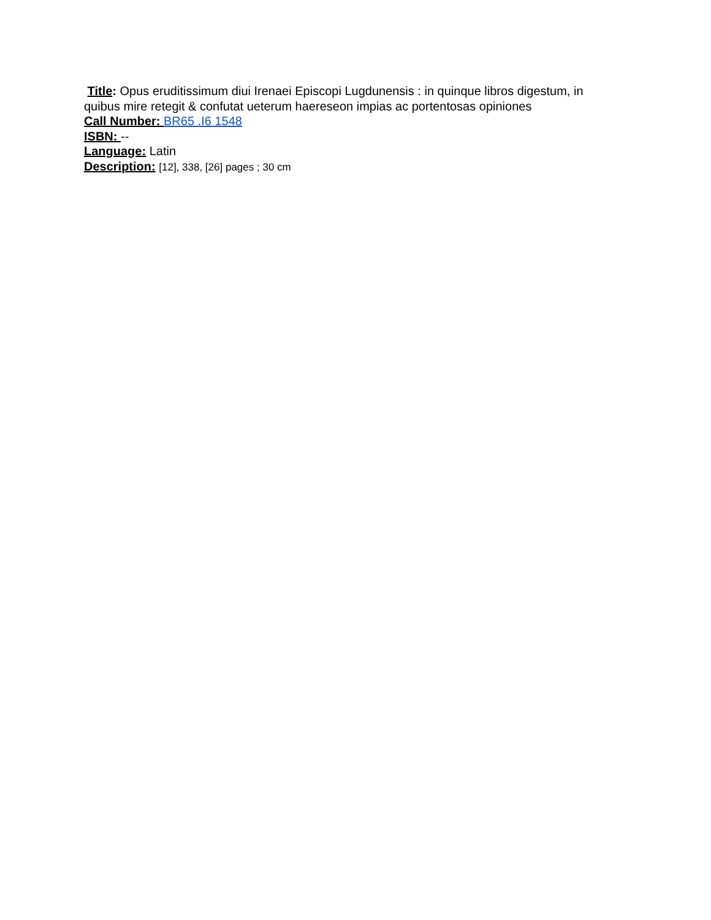Title: Opus eruditissimum diui Irenaei Episcopi Lugdunensis : in quinque libros digestum, in quibus mire retegit & confutat ueterum haereseon impias ac portentosas opiniones
Call Number: BR65 .I6 1548
ISBN: --
Language: Latin
Description: [12], 338, [26] pages ; 30 cm